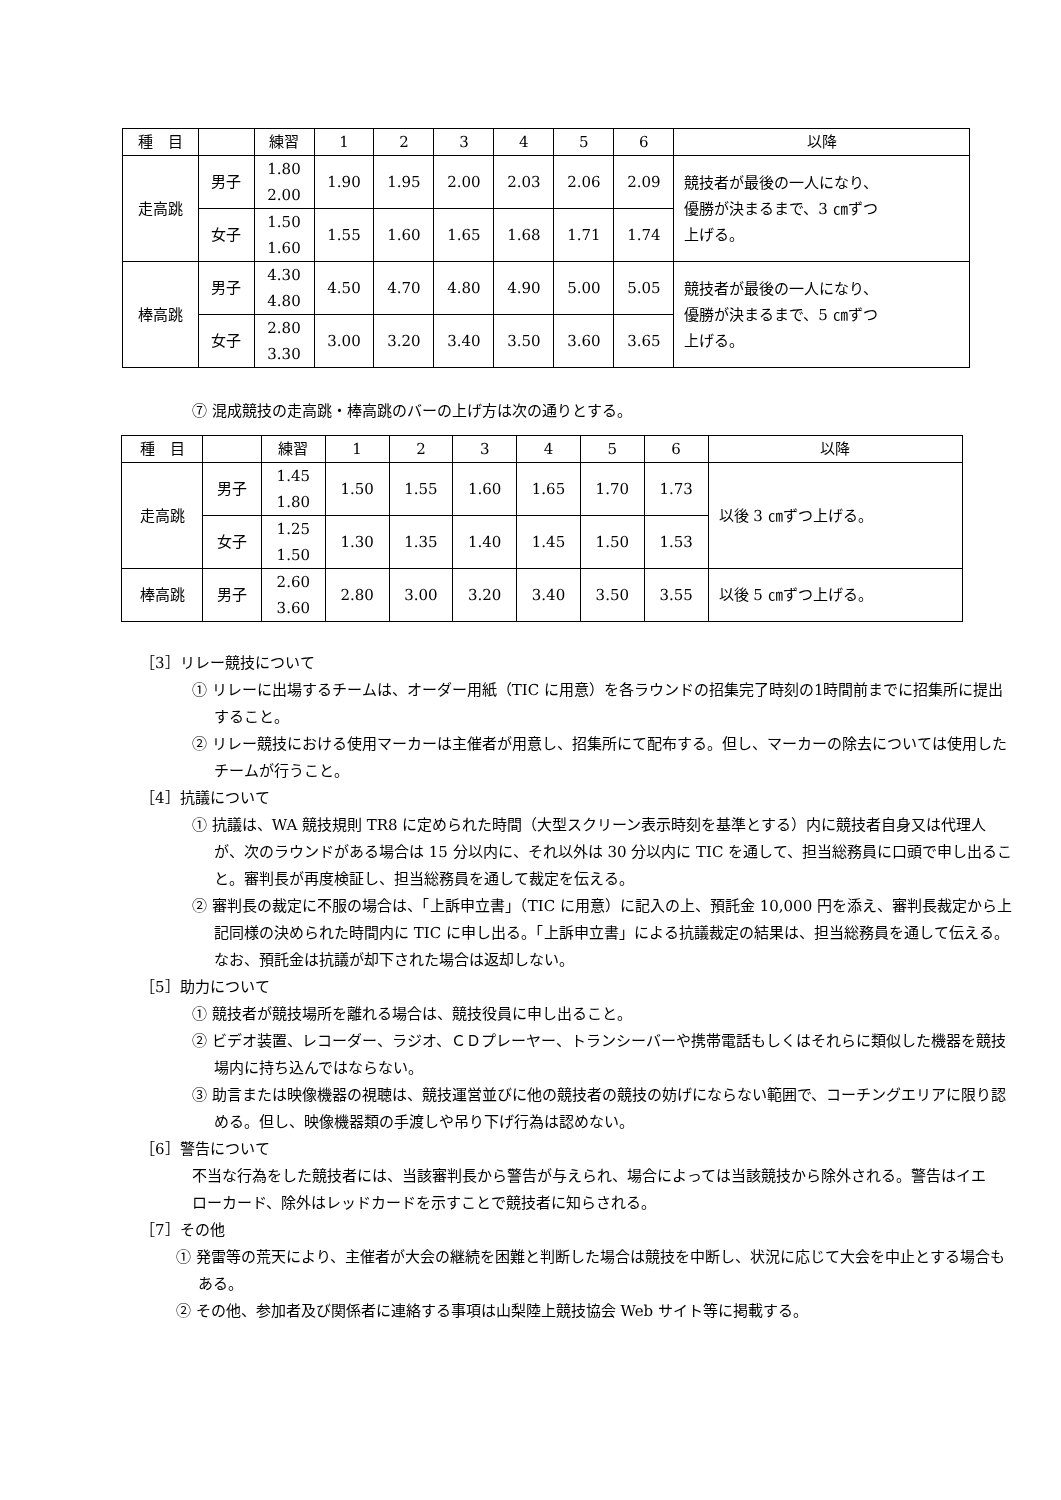| 種 目 | | 練習 | 1 | 2 | 3 | 4 | 5 | 6 | 以降 |
| --- | --- | --- | --- | --- | --- | --- | --- | --- | --- |
| 走高跳 | 男子 | 1.80 2.00 | 1.90 | 1.95 | 2.00 | 2.03 | 2.06 | 2.09 | 競技者が最後の一人になり、 優勝が決まるまで、3 ㎝ずつ 上げる。 |
| | 女子 | 1.50 1.60 | 1.55 | 1.60 | 1.65 | 1.68 | 1.71 | 1.74 | |
| 棒高跳 | 男子 | 4.30 4.80 | 4.50 | 4.70 | 4.80 | 4.90 | 5.00 | 5.05 | 競技者が最後の一人になり、 優勝が決まるまで、5 ㎝ずつ 上げる。 |
| | 女子 | 2.80 3.30 | 3.00 | 3.20 | 3.40 | 3.50 | 3.60 | 3.65 | |
⑦ 混成競技の走高跳・棒高跳のバーの上げ方は次の通りとする。
| 種 目 | | 練習 | 1 | 2 | 3 | 4 | 5 | 6 | 以降 |
| --- | --- | --- | --- | --- | --- | --- | --- | --- | --- |
| 走高跳 | 男子 | 1.45 1.80 | 1.50 | 1.55 | 1.60 | 1.65 | 1.70 | 1.73 | 以後 3 ㎝ずつ上げる。 |
| | 女子 | 1.25 1.50 | 1.30 | 1.35 | 1.40 | 1.45 | 1.50 | 1.53 | |
| 棒高跳 | 男子 | 2.60 3.60 | 2.80 | 3.00 | 3.20 | 3.40 | 3.50 | 3.55 | 以後 5 ㎝ずつ上げる。 |
［3］リレー競技について
① リレーに出場するチームは、オーダー用紙（TIC に用意）を各ラウンドの招集完了時刻の1時間前までに招集所に提出すること。
② リレー競技における使用マーカーは主催者が用意し、招集所にて配布する。但し、マーカーの除去については使用したチームが行うこと。
［4］抗議について
① 抗議は、WA 競技規則 TR8 に定められた時間（大型スクリーン表示時刻を基準とする）内に競技者自身又は代理人が、次のラウンドがある場合は 15 分以内に、それ以外は 30 分以内に TIC を通して、担当総務員に口頭で申し出ること。審判長が再度検証し、担当総務員を通して裁定を伝える。
② 審判長の裁定に不服の場合は、「上訴申立書」（TIC に用意）に記入の上、預託金 10,000 円を添え、審判長裁定から上記同様の決められた時間内に TIC に申し出る。「上訴申立書」による抗議裁定の結果は、担当総務員を通して伝える。なお、預託金は抗議が却下された場合は返却しない。
［5］助力について
① 競技者が競技場所を離れる場合は、競技役員に申し出ること。
② ビデオ装置、レコーダー、ラジオ、ＣＤプレーヤー、トランシーバーや携帯電話もしくはそれらに類似した機器を競技場内に持ち込んではならない。
③ 助言または映像機器の視聴は、競技運営並びに他の競技者の競技の妨げにならない範囲で、コーチングエリアに限り認める。但し、映像機器類の手渡しや吊り下げ行為は認めない。
［6］警告について
不当な行為をした競技者には、当該審判長から警告が与えられ、場合によっては当該競技から除外される。警告はイエローカード、除外はレッドカードを示すことで競技者に知らされる。
［7］その他
① 発雷等の荒天により、主催者が大会の継続を困難と判断した場合は競技を中断し、状況に応じて大会を中止とする場合もある。
② その他、参加者及び関係者に連絡する事項は山梨陸上競技協会 Web サイト等に掲載する。